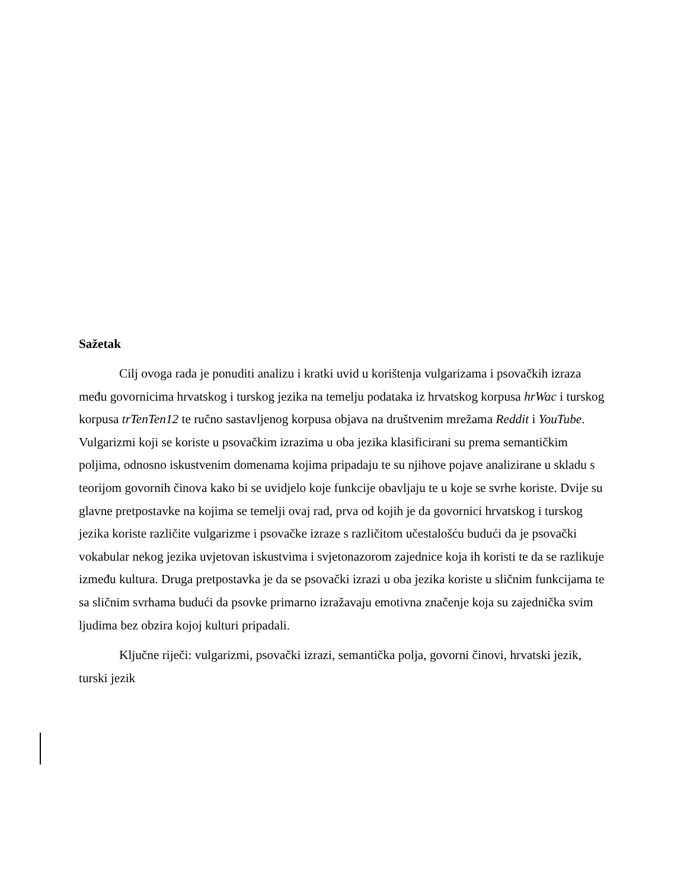Sažetak
Cilj ovoga rada je ponuditi analizu i kratki uvid u korištenja vulgarizama i psovačkih izraza među govornicima hrvatskog i turskog jezika na temelju podataka iz hrvatskog korpusa hrWac i turskog korpusa trTenTen12 te ručno sastavljenog korpusa objava na društvenim mrežama Reddit i YouTube. Vulgarizmi koji se koriste u psovačkim izrazima u oba jezika klasificirani su prema semantičkim poljima, odnosno iskustvenim domenama kojima pripadaju te su njihove pojave analizirane u skladu s teorijom govornih činova kako bi se uvidjelo koje funkcije obavljaju te u koje se svrhe koriste. Dvije su glavne pretpostavke na kojima se temelji ovaj rad, prva od kojih je da govornici hrvatskog i turskog jezika koriste različite vulgarizme i psovačke izraze s različitom učestalošću budući da je psovački vokabular nekog jezika uvjetovan iskustvima i svjetonazorom zajednice koja ih koristi te da se razlikuje između kultura. Druga pretpostavka je da se psovački izrazi u oba jezika koriste u sličnim funkcijama te sa sličnim svrhama budući da psovke primarno izražavaju emotivna značenje koja su zajednička svim ljudima bez obzira kojoj kulturi pripadali.
Ključne riječi: vulgarizmi, psovački izrazi, semantička polja, govorni činovi, hrvatski jezik, turski jezik